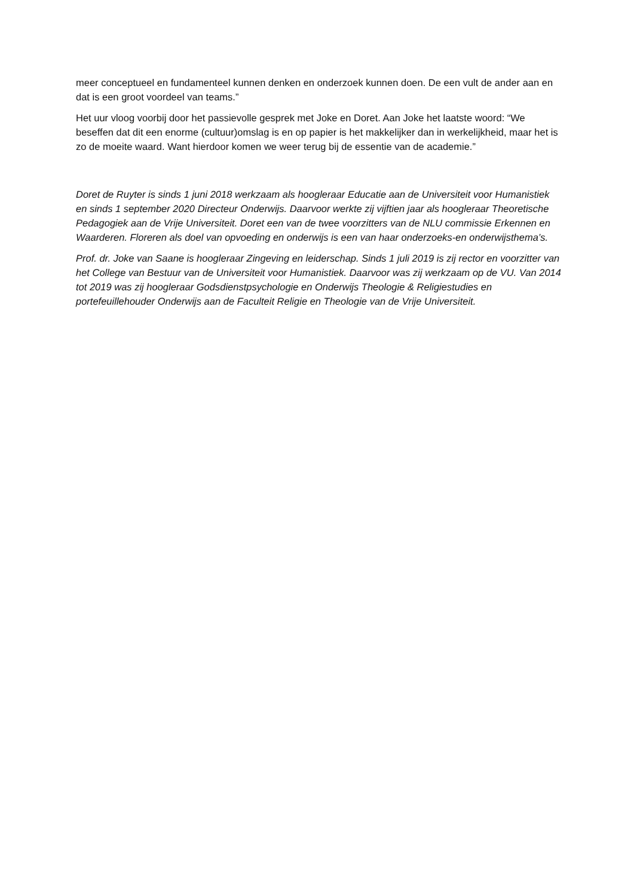meer conceptueel en fundamenteel kunnen denken en onderzoek kunnen doen. De een vult de ander aan en dat is een groot voordeel van teams.”
Het uur vloog voorbij door het passievolle gesprek met Joke en Doret. Aan Joke het laatste woord: “We beseffen dat dit een enorme (cultuur)omslag is en op papier is het makkelijker dan in werkelijkheid, maar het is zo de moeite waard. Want hierdoor komen we weer terug bij de essentie van de academie.”
Doret de Ruyter is sinds 1 juni 2018 werkzaam als hoogleraar Educatie aan de Universiteit voor Humanistiek en sinds 1 september 2020 Directeur Onderwijs. Daarvoor werkte zij vijftien jaar als hoogleraar Theoretische Pedagogiek aan de Vrije Universiteit. Doret een van de twee voorzitters van de NLU commissie Erkennen en Waarderen. Floreren als doel van opvoeding en onderwijs is een van haar onderzoeks-en onderwijsthema’s.
Prof. dr. Joke van Saane is hoogleraar Zingeving en leiderschap. Sinds 1 juli 2019 is zij rector en voorzitter van het College van Bestuur van de Universiteit voor Humanistiek. Daarvoor was zij werkzaam op de VU. Van 2014 tot 2019 was zij hoogleraar Godsdienstpsychologie en Onderwijs Theologie & Religiestudies en portefeuillehouder Onderwijs aan de Faculteit Religie en Theologie van de Vrije Universiteit.